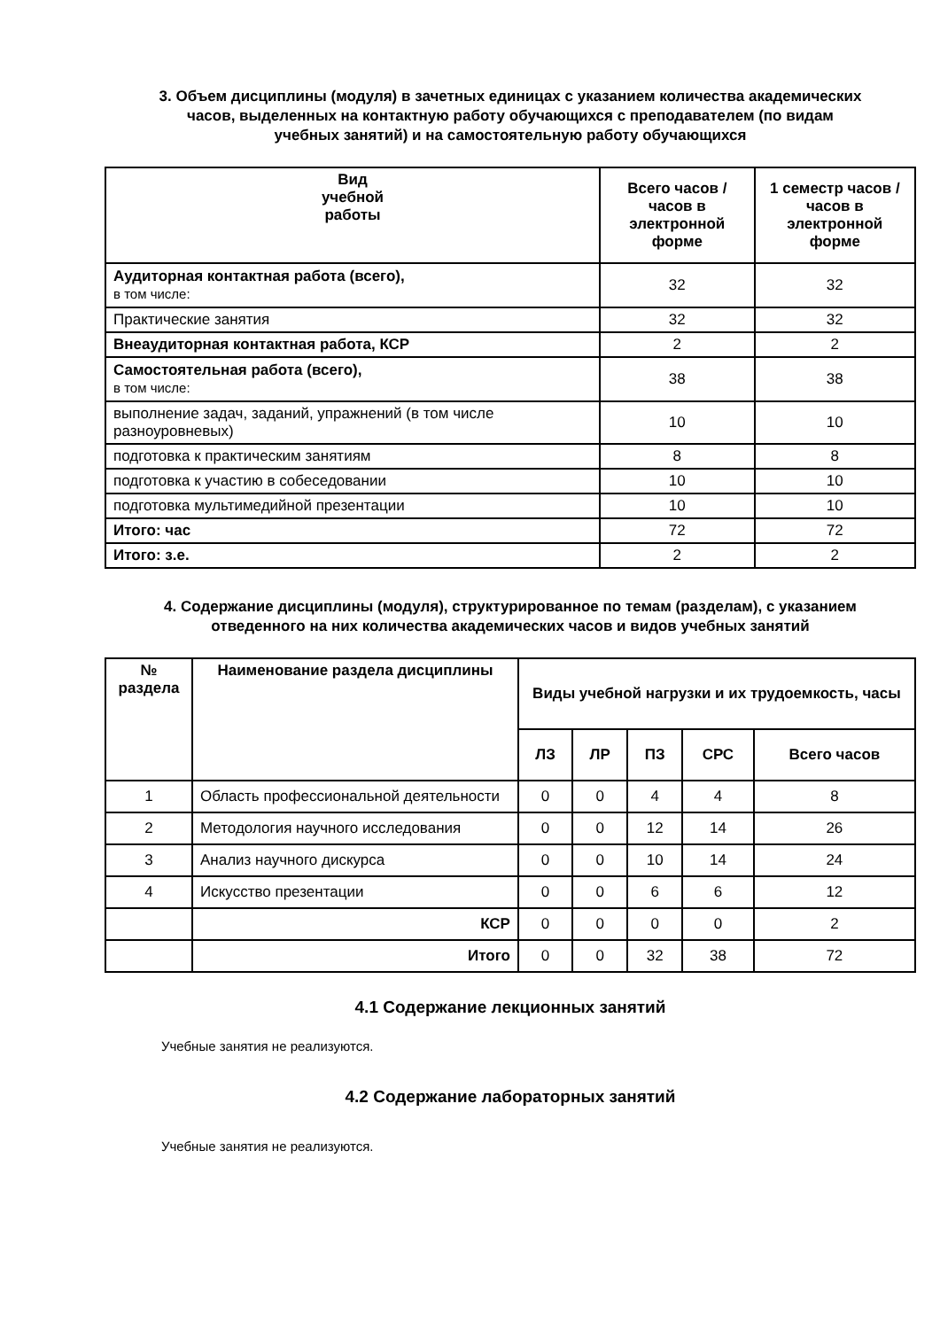3. Объем дисциплины (модуля) в зачетных единицах с указанием количества академических часов, выделенных на контактную работу обучающихся с преподавателем (по видам учебных занятий) и на самостоятельную работу обучающихся
| Вид учебной работы | Всего часов / часов в электронной форме | 1 семестр часов / часов в электронной форме |
| --- | --- | --- |
| Аудиторная контактная работа (всего), в том числе: | 32 | 32 |
| Практические занятия | 32 | 32 |
| Внеаудиторная контактная работа, КСР | 2 | 2 |
| Самостоятельная работа (всего), в том числе: | 38 | 38 |
| выполнение задач, заданий, упражнений (в том числе разноуровневых) | 10 | 10 |
| подготовка к практическим занятиям | 8 | 8 |
| подготовка к участию в собеседовании | 10 | 10 |
| подготовка мультимедийной презентации | 10 | 10 |
| Итого: час | 72 | 72 |
| Итого: з.е. | 2 | 2 |
4. Содержание дисциплины (модуля), структурированное по темам (разделам), с указанием отведенного на них количества академических часов и видов учебных занятий
| № раздела | Наименование раздела дисциплины | Виды учебной нагрузки и их трудоемкость, часы | | | | |
| --- | --- | --- | --- | --- | --- | --- |
| | | ЛЗ | ЛР | ПЗ | СРС | Всего часов |
| 1 | Область профессиональной деятельности | 0 | 0 | 4 | 4 | 8 |
| 2 | Методология научного исследования | 0 | 0 | 12 | 14 | 26 |
| 3 | Анализ научного дискурса | 0 | 0 | 10 | 14 | 24 |
| 4 | Искусство презентации | 0 | 0 | 6 | 6 | 12 |
| | КСР | 0 | 0 | 0 | 0 | 2 |
| | Итого | 0 | 0 | 32 | 38 | 72 |
4.1 Содержание лекционных занятий
Учебные занятия не реализуются.
4.2 Содержание лабораторных занятий
Учебные занятия не реализуются.